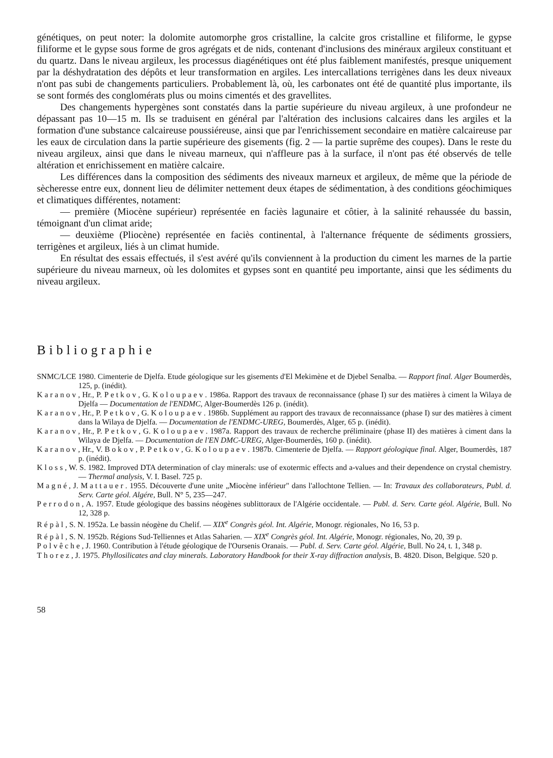génétiques, on peut noter: la dolomite automorphe gros cristalline, la calcite gros cristalline et filiforme, le gypse filiforme et le gypse sous forme de gros agrégats et de nids, contenant d'inclusions des minéraux argileux constituant et du quartz. Dans le niveau argileux, les processus diagénétiques ont été plus faiblement manifestés, presque uniquement par la déshydratation des dépôts et leur transformation en argiles. Les intercallations terrigènes dans les deux niveaux n'ont pas subi de changements particuliers. Probablement là, où, les carbonates ont été de quantité plus importante, ils se sont formés des conglomérats plus ou moins cimentés et des gravellites.
Des changements hypergènes sont constatés dans la partie supérieure du niveau argileux, à une profondeur ne dépassant pas 10—15 m. Ils se traduisent en général par l'altération des inclusions calcaires dans les argiles et la formation d'une substance calcaireuse poussiéreuse, ainsi que par l'enrichissement secondaire en matière calcaireuse par les eaux de circulation dans la partie supérieure des gisements (fig. 2 — la partie suprême des coupes). Dans le reste du niveau argileux, ainsi que dans le niveau marneux, qui n'affleure pas à la surface, il n'ont pas été observés de telle altération et enrichissement en matière calcaire.
Les différences dans la composition des sédiments des niveaux marneux et argileux, de même que la période de sècheresse entre eux, donnent lieu de délimiter nettement deux étapes de sédimentation, à des conditions géochimiques et climatiques différentes, notament:
— première (Miocène supérieur) représentée en faciès lagunaire et côtier, à la salinité rehaussée du bassin, témoignant d'un climat aride;
— deuxième (Pliocène) représentée en faciès continental, à l'alternance fréquente de sédiments grossiers, terrigènes et argileux, liés à un climat humide.
En résultat des essais effectués, il s'est avéré qu'ils conviennent à la production du ciment les marnes de la partie supérieure du niveau marneux, où les dolomites et gypses sont en quantité peu importante, ainsi que les sédiments du niveau argileux.
Bibliographie
SNMC/LCE 1980. Cimenterie de Djelfa. Etude géologique sur les gisements d'El Mekimène et de Djebel Senalba. — Rapport final. Alger Boumerdès, 125, p. (inédit).
Karanov, Hr., P. Petkov, G. Koloupaev. 1986a. Rapport des travaux de reconnaissance (phase I) sur des matières à ciment la Wilaya de Djelfa — Documentation de l'ENDMC, Alger-Boumerdès 126 p. (inédit).
Karanov, Hr., P. Petkov, G. Koloupaev. 1986b. Supplément au rapport des travaux de reconnaissance (phase I) sur des matières à ciment dans la Wilaya de Djelfa. — Documentation de l'ENDMC-UREG, Boumerdès, Alger, 65 p. (inédit).
Karanov, Hr., P. Petkov, G. Koloupaev. 1987a. Rapport des travaux de recherche préliminaire (phase II) des matières à ciment dans la Wilaya de Djelfa. — Documentation de l'EN DMC-UREG, Alger-Boumerdès, 160 p. (inédit).
Karanov, Hr., V. Bokov, P. Petkov, G. Koloupaev. 1987b. Cimenterie de Djelfa. — Rapport géologique final. Alger, Boumerdès, 187 p. (inédit).
Kloss, W. S. 1982. Improved DTA determination of clay minerals: use of exotermic effects and a-values and their dependence on crystal chemistry. — Thermal analysis, V. I. Basel. 725 p.
Magné, J. Mattauer. 1955. Découverte d'une unite „Miocène inférieur" dans l'allochtone Tellien. — In: Travaux des collaborateurs, Publ. d. Serv. Carte géol. Algére, Bull. N° 5, 235—247.
Perrodon, A. 1957. Etude géologique des bassins néogènes sublittoraux de l'Algérie occidentale. — Publ. d. Serv. Carte géol. Algérie, Bull. No 12, 328 p.
Répàl, S. N. 1952a. Le bassin néogène du Chelif. — XIX<sup>e</sup> Congrès géol. Int. Algérie, Monogr. régionales, No 16, 53 p.
Répàl, S. N. 1952b. Régions Sud-Telliennes et Atlas Saharien. — XIX<sup>e</sup> Congrès géol. Int. Algérie, Monogr. régionales, No, 20, 39 p.
Polvêche, J. 1960. Contribution à l'étude géologique de l'Oursenis Oranais. — Publ. d. Serv. Carte géol. Algérie, Bull. No 24, t. 1, 348 p.
Thorez, J. 1975. Phyllosilicates and clay minerals. Laboratory Handbook for their X-ray diffraction analysis, B. 4820. Dison, Belgique. 520 p.
58